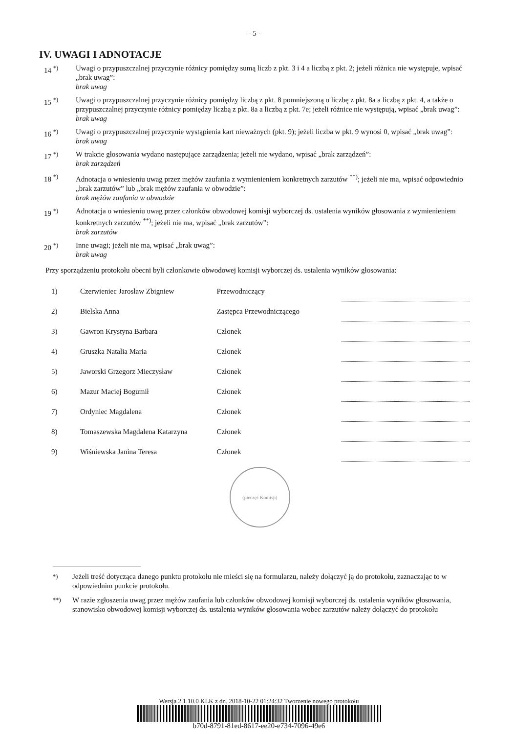- 5 -
IV. UWAGI I ADNOTACJE
14 <sup>*)</sup> Uwagi o przypuszczalnej przyczynie różnicy pomiędzy sumą liczb z pkt. 3 i 4 a liczbą z pkt. 2; jeżeli różnica nie występuje, wpisać „brak uwag”:
brak uwag
15 <sup>*)</sup> Uwagi o przypuszczalnej przyczynie różnicy pomiędzy liczbą z pkt. 8 pomniejszoną o liczbę z pkt. 8a a liczbą z pkt. 4, a także o przypuszczalnej przyczynie różnicy pomiędzy liczbą z pkt. 8a a liczbą z pkt. 7e; jeżeli różnice nie występują, wpisać „brak uwag”:
brak uwag
16 <sup>*)</sup> Uwagi o przypuszczalnej przyczynie wystąpienia kart nieważnych (pkt. 9); jeżeli liczba w pkt. 9 wynosi 0, wpisać „brak uwag”:
brak uwag
17 <sup>*)</sup> W trakcie głosowania wydano następujące zarządzenia; jeżeli nie wydano, wpisać „brak zarządzeń”:
brak zarządzeń
18 <sup>*)</sup> Adnotacja o wniesieniu uwag przez mężów zaufania z wymienieniem konkretnych zarzutów <sup>**)</sup>; jeżeli nie ma, wpisać odpowiednio „brak zarzutów” lub „brak mężów zaufania w obwodzie”:
brak mężów zaufania w obwodzie
19 <sup>*)</sup> Adnotacja o wniesieniu uwag przez członków obwodowej komisji wyborczej ds. ustalenia wyników głosowania z wymienieniem konkretnych zarzutów <sup>**)</sup>; jeżeli nie ma, wpisać „brak zarzutów”:
brak zarzutów
20 <sup>*)</sup> Inne uwagi; jeżeli nie ma, wpisać „brak uwag”:
brak uwag
Przy sporządzeniu protokołu obecni byli członkowie obwodowej komisji wyborczej ds. ustalenia wyników głosowania:
| 1) | Czerwieniec Jarosław Zbigniew | Przewodniczący | |
| 2) | Bielska Anna | Zastępca Przewodniczącego | |
| 3) | Gawron Krystyna Barbara | Członek | |
| 4) | Gruszka Natalia Maria | Członek | |
| 5) | Jaworski Grzegorz Mieczysław | Członek | |
| 6) | Mazur Maciej Bogumił | Członek | |
| 7) | Ordyniec Magdalena | Członek | |
| 8) | Tomaszewska Magdalena Katarzyna | Członek | |
| 9) | Wiśniewska Janina Teresa | Członek | |
(pieczęć Komisji)
<sup>*)</sup> Jeżeli treść dotycząca danego punktu protokołu nie mieści się na formularzu, należy dołączyć ją do protokołu, zaznaczając to w odpowiednim punkcie protokołu.
<sup>**)</sup> W razie zgłoszenia uwag przez mężów zaufania lub członków obwodowej komisji wyborczej ds. ustalenia wyników głosowania, stanowisko obwodowej komisji wyborczej ds. ustalenia wyników głosowania wobec zarzutów należy dołączyć do protokołu
Wersja 2.1.10.0 KLK z dn. 2018-10-22 01:24:32 Tworzenie nowego protokołu
b70d-8791-81ed-8617-ee20-e734-7096-49e6